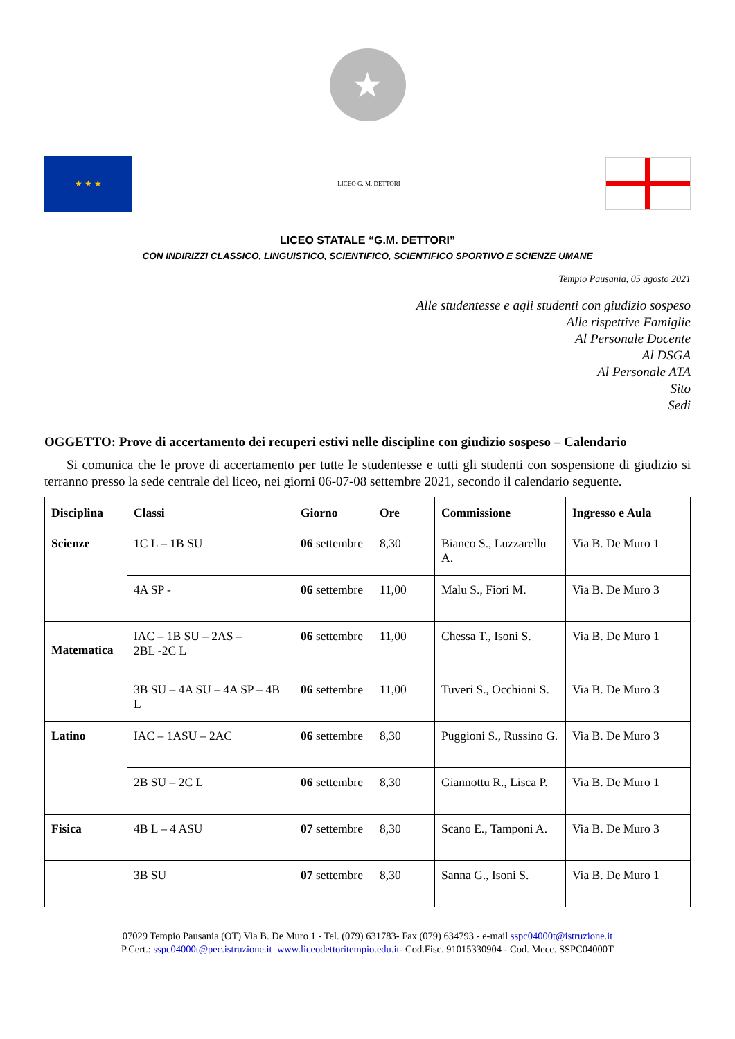★
★ ★ ★
LICEO G. M. DETTORI
LICEO STATALE “G.M. DETTORI”
CON INDIRIZZI CLASSICO, LINGUISTICO, SCIENTIFICO, SCIENTIFICO SPORTIVO E SCIENZE UMANE
Tempio Pausania, 05 agosto 2021
Alle studentesse e agli studenti con giudizio sospeso
Alle rispettive Famiglie
Al Personale Docente
Al DSGA
Al Personale ATA
Sito
Sedi
OGGETTO: Prove di accertamento dei recuperi estivi nelle discipline con giudizio sospeso – Calendario
Si comunica che le prove di accertamento per tutte le studentesse e tutti gli studenti con sospensione di giudizio si terranno presso la sede centrale del liceo, nei giorni 06-07-08 settembre 2021, secondo il calendario seguente.
| Disciplina | Classi | Giorno | Ore | Commissione | Ingresso e Aula |
| --- | --- | --- | --- | --- | --- |
| Scienze | 1C L – 1B SU | 06 settembre | 8,30 | Bianco S., Luzzarellu A. | Via B. De Muro 1 |
| | 4A SP - | 06 settembre | 11,00 | Malu S., Fiori M. | Via B. De Muro 3 |
| Matematica | IAC – 1B SU – 2AS – 2BL -2C L | 06 settembre | 11,00 | Chessa T., Isoni S. | Via B. De Muro 1 |
| | 3B SU – 4A SU – 4A SP – 4B L | 06 settembre | 11,00 | Tuveri S., Occhioni S. | Via B. De Muro 3 |
| Latino | IAC – 1ASU – 2AC | 06 settembre | 8,30 | Puggioni S., Russino G. | Via B. De Muro 3 |
| | 2B SU – 2C L | 06 settembre | 8,30 | Giannottu R., Lisca P. | Via B. De Muro 1 |
| Fisica | 4B L – 4 ASU | 07 settembre | 8,30 | Scano E., Tamponi A. | Via B. De Muro 3 |
| | 3B SU | 07 settembre | 8,30 | Sanna G., Isoni S. | Via B. De Muro 1 |
07029 Tempio Pausania (OT) Via B. De Muro 1 - Tel. (079) 631783- Fax (079) 634793 - e-mail sspc04000t@istruzione.it
P.Cert.: sspc04000t@pec.istruzione.it–www.liceodettoritempio.edu.it- Cod.Fisc. 91015330904 - Cod. Mecc. SSPC04000T